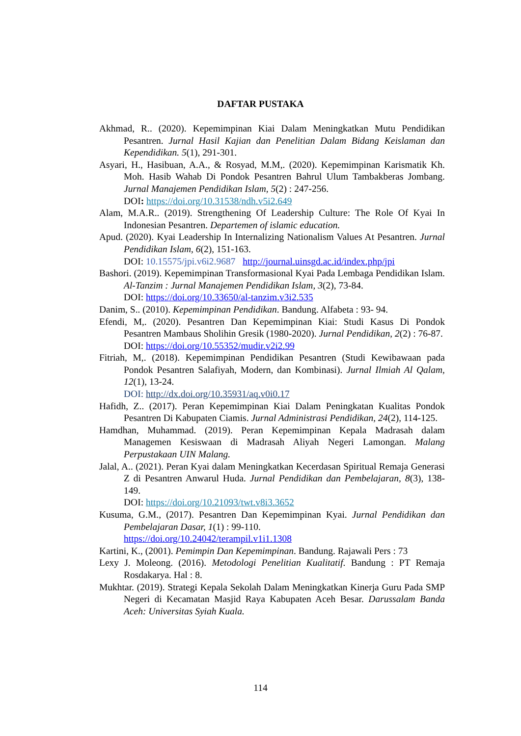DAFTAR PUSTAKA
Akhmad, R.. (2020). Kepemimpinan Kiai Dalam Meningkatkan Mutu Pendidikan Pesantren. Jurnal Hasil Kajian dan Penelitian Dalam Bidang Keislaman dan Kependidikan. 5(1), 291-301.
Asyari, H., Hasibuan, A.A., & Rosyad, M.M,. (2020). Kepemimpinan Karismatik Kh. Moh. Hasib Wahab Di Pondok Pesantren Bahrul Ulum Tambakberas Jombang. Jurnal Manajemen Pendidikan Islam, 5(2) : 247-256.
DOI: https://doi.org/10.31538/ndh.v5i2.649
Alam, M.A.R.. (2019). Strengthening Of Leadership Culture: The Role Of Kyai In Indonesian Pesantren. Departemen of islamic education.
Apud. (2020). Kyai Leadership In Internalizing Nationalism Values At Pesantren. Jurnal Pendidikan Islam, 6(2), 151-163.
DOI: 10.15575/jpi.v6i2.9687 http://journal.uinsgd.ac.id/index.php/jpi
Bashori. (2019). Kepemimpinan Transformasional Kyai Pada Lembaga Pendidikan Islam. Al-Tanzim : Jurnal Manajemen Pendidikan Islam, 3(2), 73-84.
DOI: https://doi.org/10.33650/al-tanzim.v3i2.535
Danim, S.. (2010). Kepemimpinan Pendidikan. Bandung. Alfabeta : 93- 94.
Efendi, M,. (2020). Pesantren Dan Kepemimpinan Kiai: Studi Kasus Di Pondok Pesantren Mambaus Sholihin Gresik (1980-2020). Jurnal Pendidikan, 2(2) : 76-87.
DOI: https://doi.org/10.55352/mudir.v2i2.99
Fitriah, M,. (2018). Kepemimpinan Pendidikan Pesantren (Studi Kewibawaan pada Pondok Pesantren Salafiyah, Modern, dan Kombinasi). Jurnal Ilmiah Al Qalam, 12(1), 13-24.
DOI: http://dx.doi.org/10.35931/aq.v0i0.17
Hafidh, Z.. (2017). Peran Kepemimpinan Kiai Dalam Peningkatan Kualitas Pondok Pesantren Di Kabupaten Ciamis. Jurnal Administrasi Pendidikan, 24(2), 114-125.
Hamdhan, Muhammad. (2019). Peran Kepemimpinan Kepala Madrasah dalam Managemen Kesiswaan di Madrasah Aliyah Negeri Lamongan. Malang Perpustakaan UIN Malang.
Jalal, A.. (2021). Peran Kyai dalam Meningkatkan Kecerdasan Spiritual Remaja Generasi Z di Pesantren Anwarul Huda. Jurnal Pendidikan dan Pembelajaran, 8(3), 138-149.
DOI: https://doi.org/10.21093/twt.v8i3.3652
Kusuma, G.M., (2017). Pesantren Dan Kepemimpinan Kyai. Jurnal Pendidikan dan Pembelajaran Dasar, 1(1) : 99-110.
https://doi.org/10.24042/terampil.v1i1.1308
Kartini, K., (2001). Pemimpin Dan Kepemimpinan. Bandung. Rajawali Pers : 73
Lexy J. Moleong. (2016). Metodologi Penelitian Kualitatif. Bandung : PT Remaja Rosdakarya. Hal : 8.
Mukhtar. (2019). Strategi Kepala Sekolah Dalam Meningkatkan Kinerja Guru Pada SMP Negeri di Kecamatan Masjid Raya Kabupaten Aceh Besar. Darussalam Banda Aceh: Universitas Syiah Kuala.
114